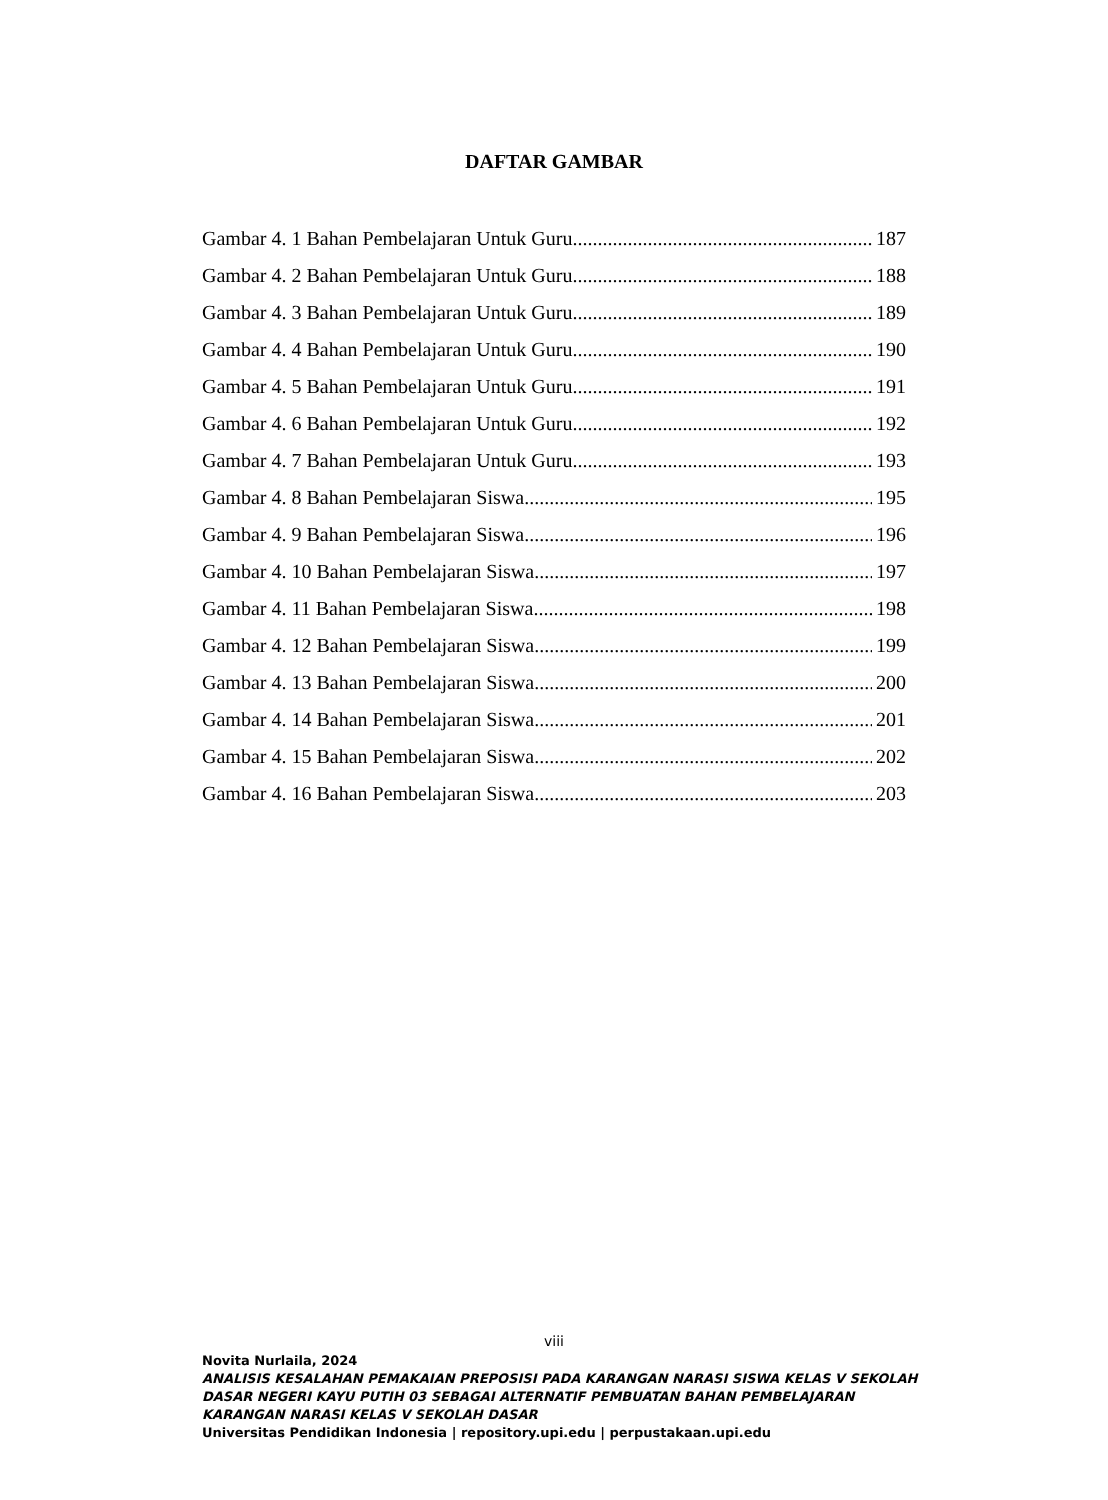DAFTAR GAMBAR
Gambar 4. 1 Bahan Pembelajaran Untuk Guru 187
Gambar 4. 2 Bahan Pembelajaran Untuk Guru 188
Gambar 4. 3 Bahan Pembelajaran Untuk Guru 189
Gambar 4. 4 Bahan Pembelajaran Untuk Guru 190
Gambar 4. 5 Bahan Pembelajaran Untuk Guru 191
Gambar 4. 6 Bahan Pembelajaran Untuk Guru 192
Gambar 4. 7 Bahan Pembelajaran Untuk Guru 193
Gambar 4. 8 Bahan Pembelajaran Siswa 195
Gambar 4. 9 Bahan Pembelajaran Siswa 196
Gambar 4. 10 Bahan Pembelajaran Siswa 197
Gambar 4. 11 Bahan Pembelajaran Siswa 198
Gambar 4. 12 Bahan Pembelajaran Siswa 199
Gambar 4. 13 Bahan Pembelajaran Siswa 200
Gambar 4. 14 Bahan Pembelajaran Siswa 201
Gambar 4. 15 Bahan Pembelajaran Siswa 202
Gambar 4. 16 Bahan Pembelajaran Siswa 203
viii
Novita Nurlaila, 2024
ANALISIS KESALAHAN PEMAKAIAN PREPOSISI PADA KARANGAN NARASI SISWA KELAS V SEKOLAH DASAR NEGERI KAYU PUTIH 03 SEBAGAI ALTERNATIF PEMBUATAN BAHAN PEMBELAJARAN KARANGAN NARASI KELAS V SEKOLAH DASAR
Universitas Pendidikan Indonesia | repository.upi.edu | perpustakaan.upi.edu